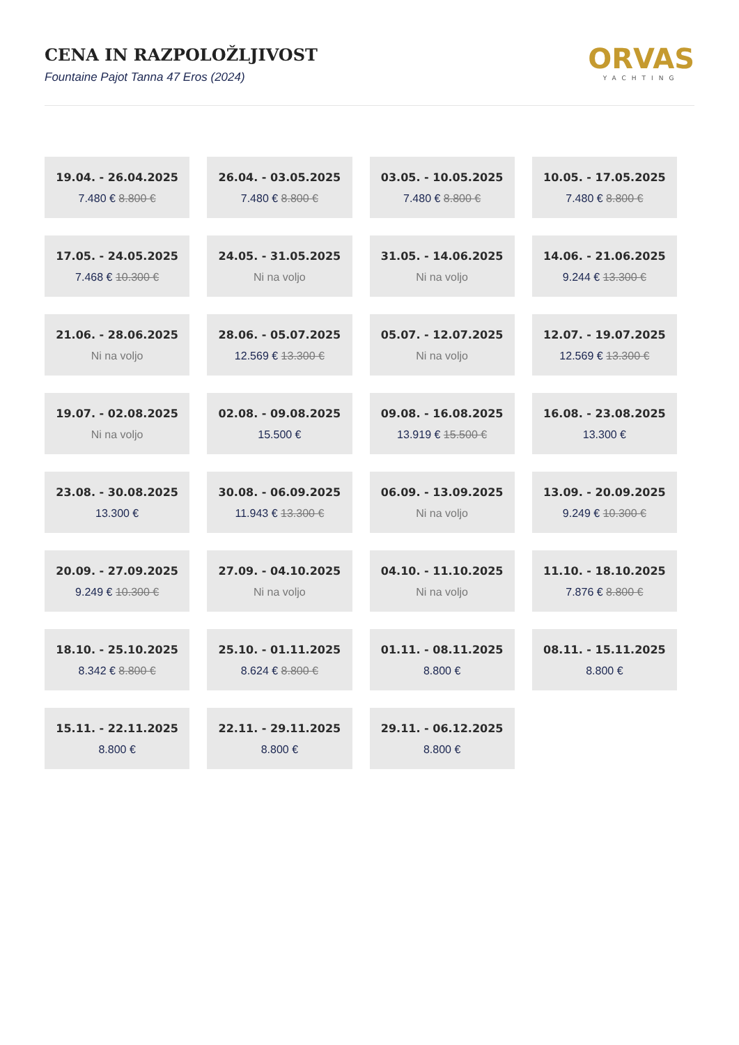CENA IN RAZPOLOŽLJIVOST
Fountaine Pajot Tanna 47 Eros (2024)
ORVAS
YACHTING
| 19.04. - 26.04.2025 7.480 € 8.800 € | 26.04. - 03.05.2025 7.480 € 8.800 € | 03.05. - 10.05.2025 7.480 € 8.800 € | 10.05. - 17.05.2025 7.480 € 8.800 € |
| 17.05. - 24.05.2025 7.468 € 10.300 € | 24.05. - 31.05.2025 Ni na voljo | 31.05. - 14.06.2025 Ni na voljo | 14.06. - 21.06.2025 9.244 € 13.300 € |
| 21.06. - 28.06.2025 Ni na voljo | 28.06. - 05.07.2025 12.569 € 13.300 € | 05.07. - 12.07.2025 Ni na voljo | 12.07. - 19.07.2025 12.569 € 13.300 € |
| 19.07. - 02.08.2025 Ni na voljo | 02.08. - 09.08.2025 15.500 € | 09.08. - 16.08.2025 13.919 € 15.500 € | 16.08. - 23.08.2025 13.300 € |
| 23.08. - 30.08.2025 13.300 € | 30.08. - 06.09.2025 11.943 € 13.300 € | 06.09. - 13.09.2025 Ni na voljo | 13.09. - 20.09.2025 9.249 € 10.300 € |
| 20.09. - 27.09.2025 9.249 € 10.300 € | 27.09. - 04.10.2025 Ni na voljo | 04.10. - 11.10.2025 Ni na voljo | 11.10. - 18.10.2025 7.876 € 8.800 € |
| 18.10. - 25.10.2025 8.342 € 8.800 € | 25.10. - 01.11.2025 8.624 € 8.800 € | 01.11. - 08.11.2025 8.800 € | 08.11. - 15.11.2025 8.800 € |
| 15.11. - 22.11.2025 8.800 € | 22.11. - 29.11.2025 8.800 € | 29.11. - 06.12.2025 8.800 € | |